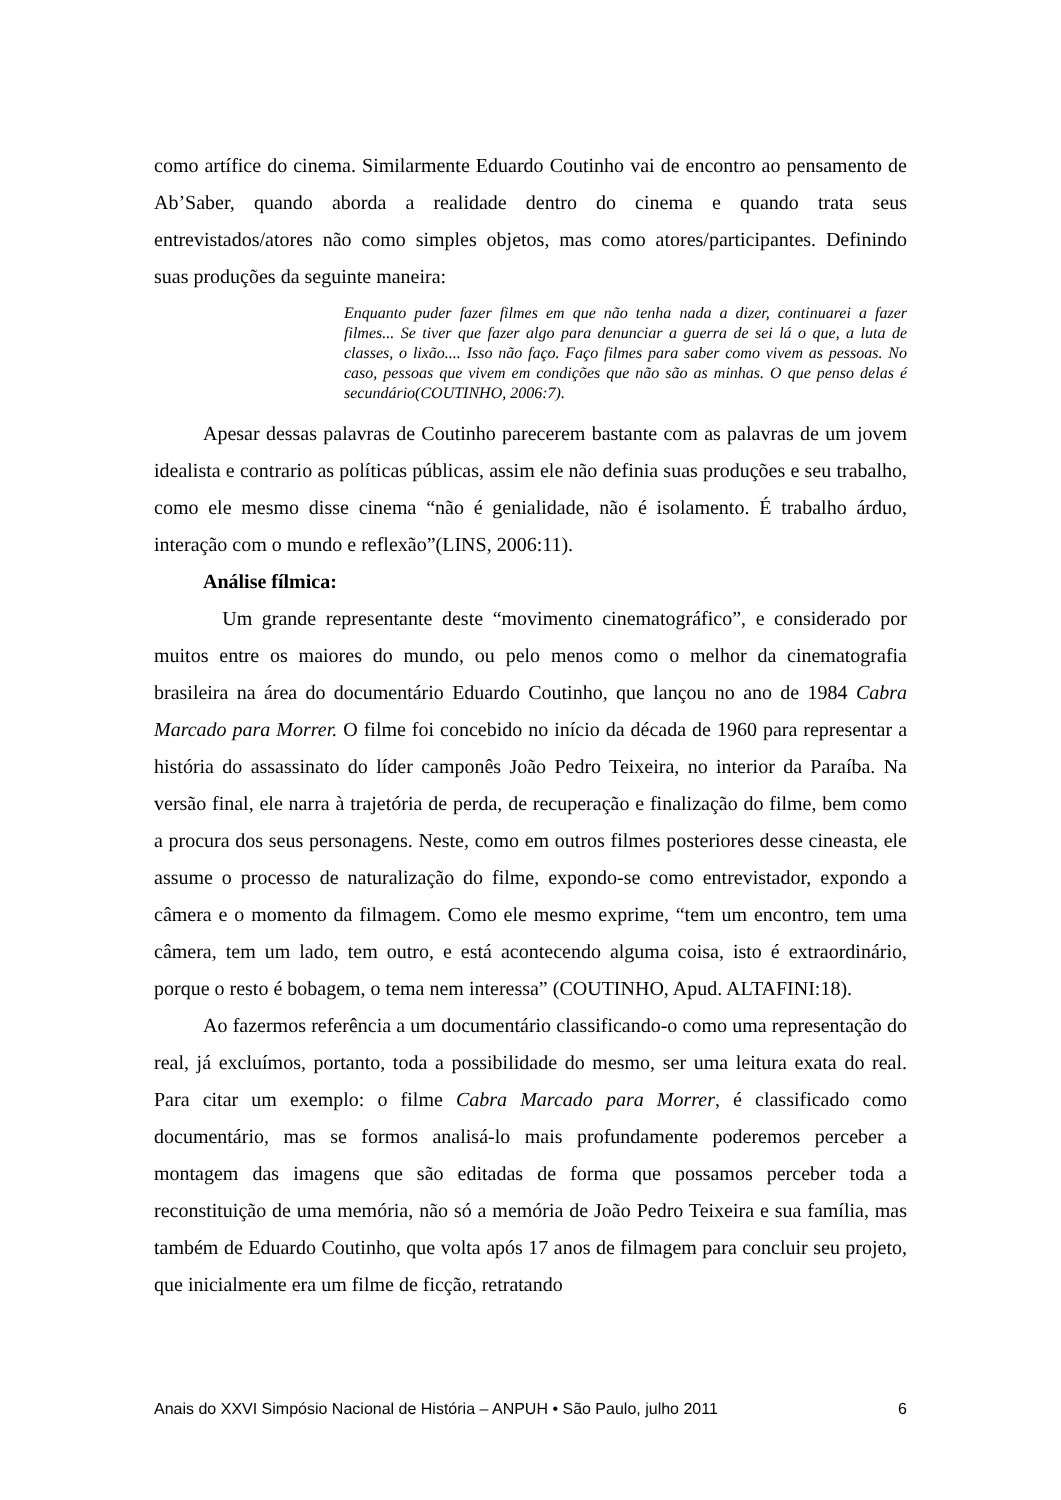como artífice do cinema. Similarmente Eduardo Coutinho vai de encontro ao pensamento de Ab’Saber, quando aborda a realidade dentro do cinema e quando trata seus entrevistados/atores não como simples objetos, mas como atores/participantes. Definindo suas produções da seguinte maneira:
Enquanto puder fazer filmes em que não tenha nada a dizer, continuarei a fazer filmes... Se tiver que fazer algo para denunciar a guerra de sei lá o que, a luta de classes, o lixão.... Isso não faço. Faço filmes para saber como vivem as pessoas. No caso, pessoas que vivem em condições que não são as minhas. O que penso delas é secundário(COUTINHO, 2006:7).
Apesar dessas palavras de Coutinho parecerem bastante com as palavras de um jovem idealista e contrario as políticas públicas, assim ele não definia suas produções e seu trabalho, como ele mesmo disse cinema “não é genialidade, não é isolamento. É trabalho árduo, interação com o mundo e reflexão”(LINS, 2006:11).
Análise fílmica:
Um grande representante deste “movimento cinematográfico”, e considerado por muitos entre os maiores do mundo, ou pelo menos como o melhor da cinematografia brasileira na área do documentário Eduardo Coutinho, que lançou no ano de 1984 Cabra Marcado para Morrer. O filme foi concebido no início da década de 1960 para representar a história do assassinato do líder camponês João Pedro Teixeira, no interior da Paraíba. Na versão final, ele narra à trajetória de perda, de recuperação e finalização do filme, bem como a procura dos seus personagens. Neste, como em outros filmes posteriores desse cineasta, ele assume o processo de naturalização do filme, expondo-se como entrevistador, expondo a câmera e o momento da filmagem. Como ele mesmo exprime, “tem um encontro, tem uma câmera, tem um lado, tem outro, e está acontecendo alguma coisa, isto é extraordinário, porque o resto é bobagem, o tema nem interessa” (COUTINHO, Apud. ALTAFINI:18).
Ao fazermos referência a um documentário classificando-o como uma representação do real, já excluímos, portanto, toda a possibilidade do mesmo, ser uma leitura exata do real. Para citar um exemplo: o filme Cabra Marcado para Morrer, é classificado como documentário, mas se formos analisá-lo mais profundamente poderemos perceber a montagem das imagens que são editadas de forma que possamos perceber toda a reconstituição de uma memória, não só a memória de João Pedro Teixeira e sua família, mas também de Eduardo Coutinho, que volta após 17 anos de filmagem para concluir seu projeto, que inicialmente era um filme de ficção, retratando
Anais do XXVI Simpósio Nacional de História – ANPUH • São Paulo, julho 2011 6